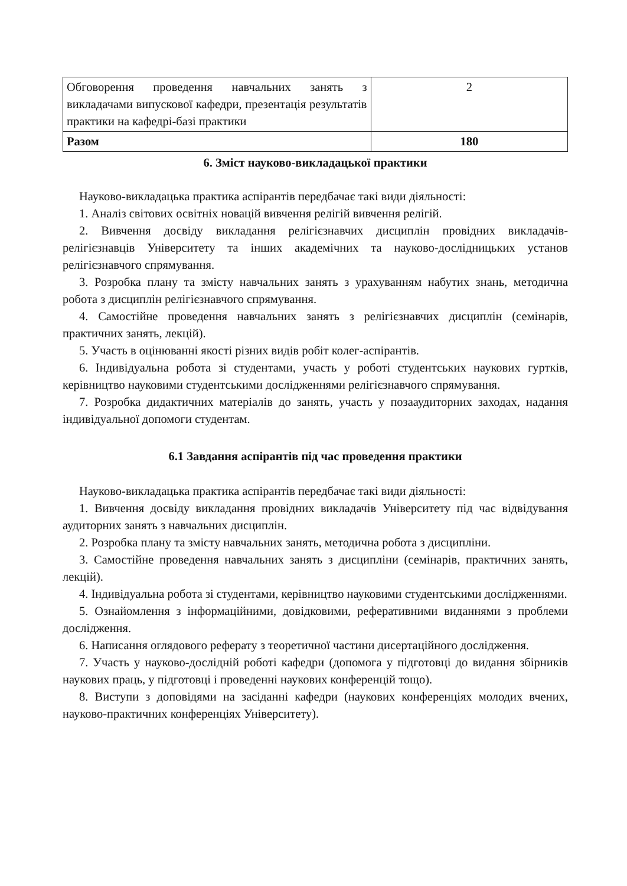| Обговорення проведення навчальних занять з викладачами випускової кафедри, презентація результатів практики на кафедрі-базі практики | 2 |
| Разом | 180 |
6. Зміст науково-викладацької практики
Науково-викладацька практика аспірантів передбачає такі види діяльності:
1. Аналіз світових освітніх новацій вивчення релігій вивчення релігій.
2. Вивчення досвіду викладання релігієзнавчих дисциплін провідних викладачів-релігієзнавців Університету та інших академічних та науково-дослідницьких установ релігієзнавчого спрямування.
3. Розробка плану та змісту навчальних занять з урахуванням набутих знань, методична робота з дисциплін релігієзнавчого спрямування.
4. Самостійне проведення навчальних занять з релігієзнавчих дисциплін (семінарів, практичних занять, лекцій).
5. Участь в оцінюванні якості різних видів робіт колег-аспірантів.
6. Індивідуальна робота зі студентами, участь у роботі студентських наукових гуртків, керівництво науковими студентськими дослідженнями релігієзнавчого спрямування.
7. Розробка дидактичних матеріалів до занять, участь у позааудиторних заходах, надання індивідуальної допомоги студентам.
6.1 Завдання аспірантів під час проведення практики
Науково-викладацька практика аспірантів передбачає такі види діяльності:
1. Вивчення досвіду викладання провідних викладачів Університету під час відвідування аудиторних занять з навчальних дисциплін.
2. Розробка плану та змісту навчальних занять, методична робота з дисципліни.
3. Самостійне проведення навчальних занять з дисципліни (семінарів, практичних занять, лекцій).
4. Індивідуальна робота зі студентами, керівництво науковими студентськими дослідженнями.
5. Ознайомлення з інформаційними, довідковими, реферативними виданнями з проблеми дослідження.
6. Написання оглядового реферату з теоретичної частини дисертаційного дослідження.
7. Участь у науково-дослідній роботі кафедри (допомога у підготовці до видання збірників наукових праць, у підготовці і проведенні наукових конференцій тощо).
8. Виступи з доповідями на засіданні кафедри (наукових конференціях молодих вчених, науково-практичних конференціях Університету).